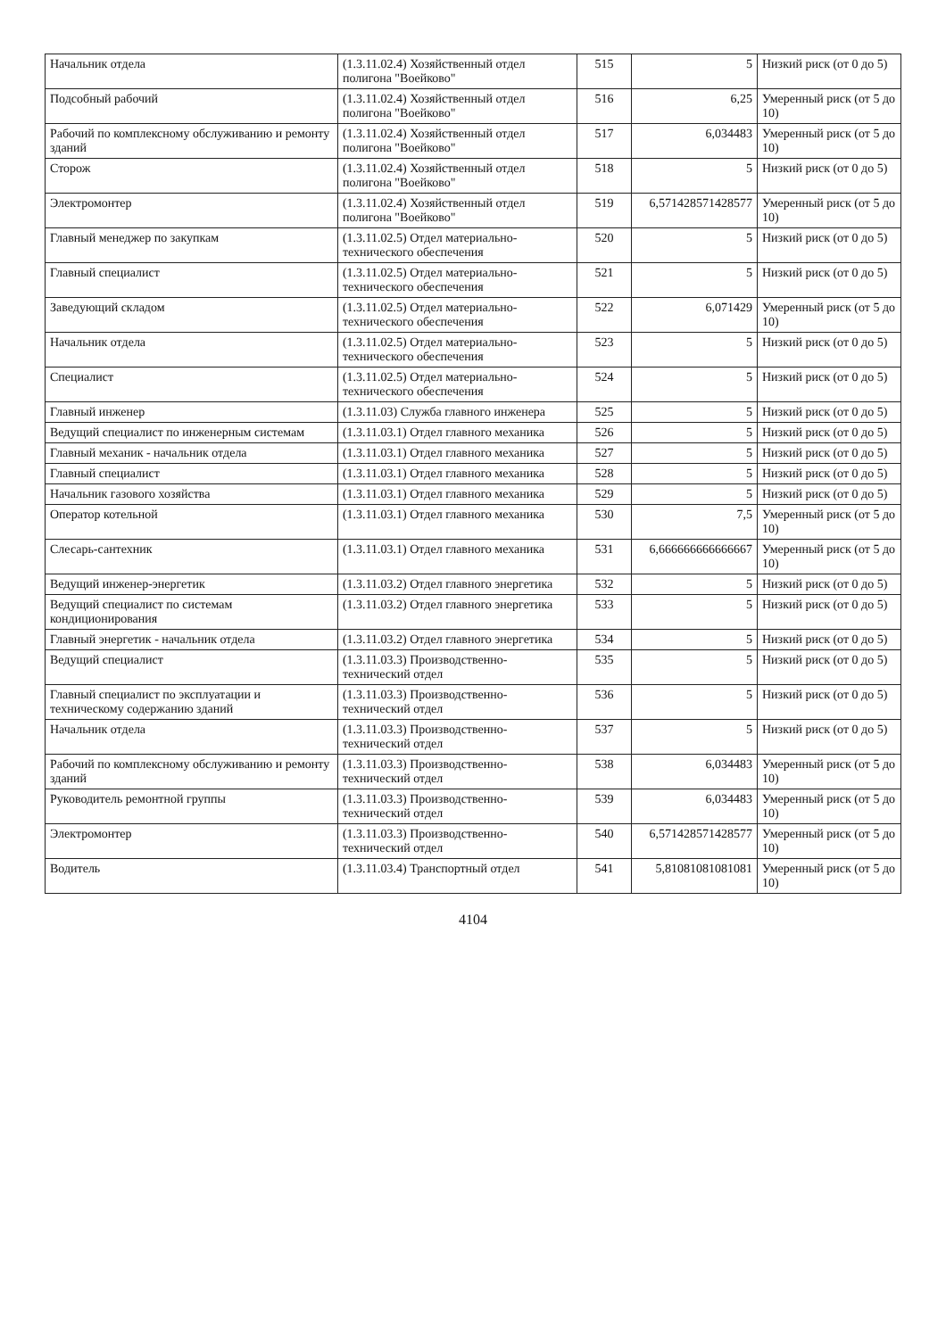| Начальник отдела | (1.3.11.02.4) Хозяйственный отдел полигона "Воейково" | 515 | 5 | Низкий риск (от 0 до 5) |
| Подсобный рабочий | (1.3.11.02.4) Хозяйственный отдел полигона "Воейково" | 516 | 6,25 | Умеренный риск (от 5 до 10) |
| Рабочий по комплексному обслуживанию и ремонту зданий | (1.3.11.02.4) Хозяйственный отдел полигона "Воейково" | 517 | 6,034483 | Умеренный риск (от 5 до 10) |
| Сторож | (1.3.11.02.4) Хозяйственный отдел полигона "Воейково" | 518 | 5 | Низкий риск (от 0 до 5) |
| Электромонтер | (1.3.11.02.4) Хозяйственный отдел полигона "Воейково" | 519 | 6,571428571428577 | Умеренный риск (от 5 до 10) |
| Главный менеджер по закупкам | (1.3.11.02.5) Отдел материально-технического обеспечения | 520 | 5 | Низкий риск (от 0 до 5) |
| Главный специалист | (1.3.11.02.5) Отдел материально-технического обеспечения | 521 | 5 | Низкий риск (от 0 до 5) |
| Заведующий складом | (1.3.11.02.5) Отдел материально-технического обеспечения | 522 | 6,071429 | Умеренный риск (от 5 до 10) |
| Начальник отдела | (1.3.11.02.5) Отдел материально-технического обеспечения | 523 | 5 | Низкий риск (от 0 до 5) |
| Специалист | (1.3.11.02.5) Отдел материально-технического обеспечения | 524 | 5 | Низкий риск (от 0 до 5) |
| Главный инженер | (1.3.11.03) Служба главного инженера | 525 | 5 | Низкий риск (от 0 до 5) |
| Ведущий специалист по инженерным системам | (1.3.11.03.1) Отдел главного механика | 526 | 5 | Низкий риск (от 0 до 5) |
| Главный механик - начальник отдела | (1.3.11.03.1) Отдел главного механика | 527 | 5 | Низкий риск (от 0 до 5) |
| Главный специалист | (1.3.11.03.1) Отдел главного механика | 528 | 5 | Низкий риск (от 0 до 5) |
| Начальник газового хозяйства | (1.3.11.03.1) Отдел главного механика | 529 | 5 | Низкий риск (от 0 до 5) |
| Оператор котельной | (1.3.11.03.1) Отдел главного механика | 530 | 7,5 | Умеренный риск (от 5 до 10) |
| Слесарь-сантехник | (1.3.11.03.1) Отдел главного механика | 531 | 6,666666666666667 | Умеренный риск (от 5 до 10) |
| Ведущий инженер-энергетик | (1.3.11.03.2) Отдел главного энергетика | 532 | 5 | Низкий риск (от 0 до 5) |
| Ведущий специалист по системам кондиционирования | (1.3.11.03.2) Отдел главного энергетика | 533 | 5 | Низкий риск (от 0 до 5) |
| Главный энергетик - начальник отдела | (1.3.11.03.2) Отдел главного энергетика | 534 | 5 | Низкий риск (от 0 до 5) |
| Ведущий специалист | (1.3.11.03.3) Производственно-технический отдел | 535 | 5 | Низкий риск (от 0 до 5) |
| Главный специалист по эксплуатации и техническому содержанию зданий | (1.3.11.03.3) Производственно-технический отдел | 536 | 5 | Низкий риск (от 0 до 5) |
| Начальник отдела | (1.3.11.03.3) Производственно-технический отдел | 537 | 5 | Низкий риск (от 0 до 5) |
| Рабочий по комплексному обслуживанию и ремонту зданий | (1.3.11.03.3) Производственно-технический отдел | 538 | 6,034483 | Умеренный риск (от 5 до 10) |
| Руководитель ремонтной группы | (1.3.11.03.3) Производственно-технический отдел | 539 | 6,034483 | Умеренный риск (от 5 до 10) |
| Электромонтер | (1.3.11.03.3) Производственно-технический отдел | 540 | 6,571428571428577 | Умеренный риск (от 5 до 10) |
| Водитель | (1.3.11.03.4) Транспортный отдел | 541 | 5,81081081081081 | Умеренный риск (от 5 до 10) |
4104